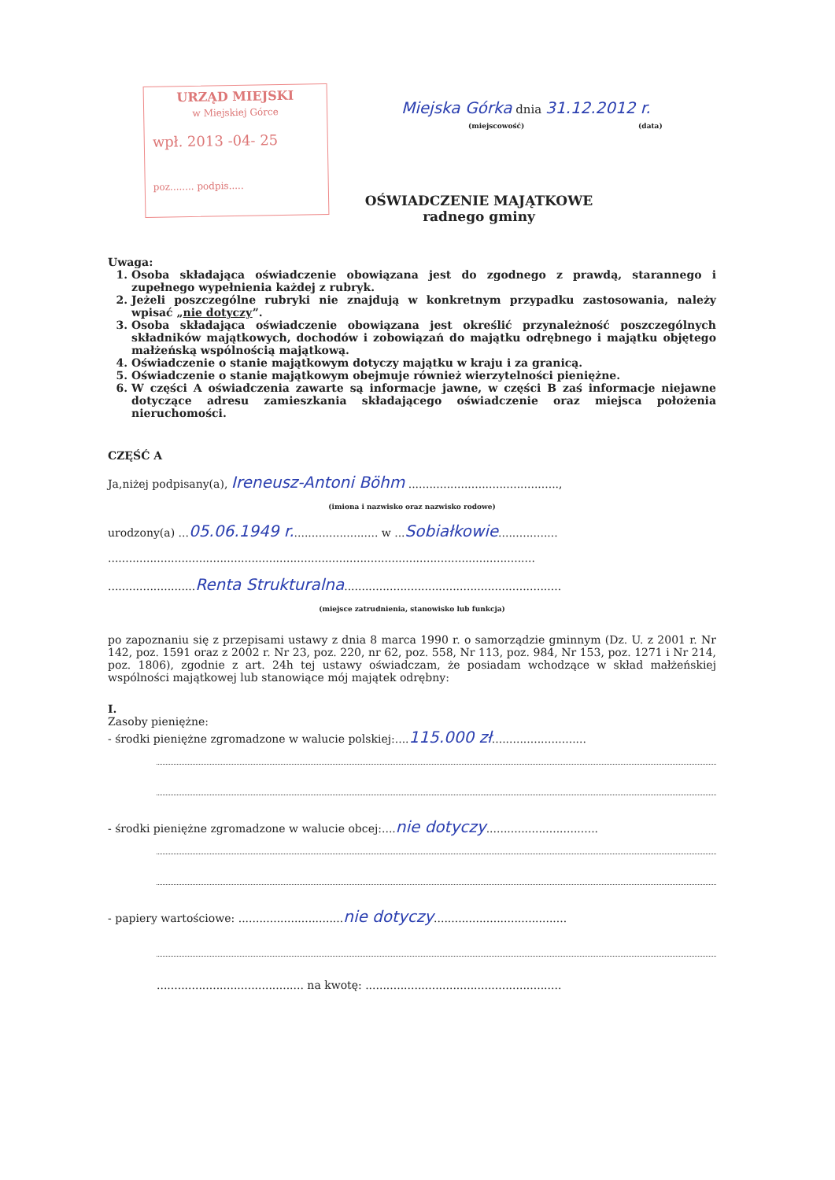URZĄD MIEJSKI
w Miejskiej Górce
wpł. 2013 -04- 25
poz........ podpis.....
Miejska Górka dnia 31.12.2012 r.
(miejscowość) (data)
OŚWIADCZENIE MAJĄTKOWE
radnego gminy
Uwaga:
1. Osoba składająca oświadczenie obowiązana jest do zgodnego z prawdą, starannego i zupełnego wypełnienia każdej z rubryk.
2. Jeżeli poszczególne rubryki nie znajdują w konkretnym przypadku zastosowania, należy wpisać „nie dotyczy”.
3. Osoba składająca oświadczenie obowiązana jest określić przynależność poszczególnych składników majątkowych, dochodów i zobowiązań do majątku odrębnego i majątku objętego małżeńską wspólnością majątkową.
4. Oświadczenie o stanie majątkowym dotyczy majątku w kraju i za granicą.
5. Oświadczenie o stanie majątkowym obejmuje również wierzytelności pieniężne.
6. W części A oświadczenia zawarte są informacje jawne, w części B zaś informacje niejawne dotyczące adresu zamieszkania składającego oświadczenie oraz miejsca położenia nieruchomości.
CZĘŚĆ A
Ja,niżej podpisany(a), Ireneusz-Antoni Böhm ...........................................,
(imiona i nazwisko oraz nazwisko rodowe)
urodzony(a) ...05.06.1949 r......................... w ...Sobiałkowie.................
..........................................................................................................................
.........................Renta Strukturalna..............................................................
(miejsce zatrudnienia, stanowisko lub funkcja)
po zapoznaniu się z przepisami ustawy z dnia 8 marca 1990 r. o samorządzie gminnym (Dz. U. z 2001 r. Nr 142, poz. 1591 oraz z 2002 r. Nr 23, poz. 220, nr 62, poz. 558, Nr 113, poz. 984, Nr 153, poz. 1271 i Nr 214, poz. 1806), zgodnie z art. 24h tej ustawy oświadczam, że posiadam wchodzące w skład małżeńskiej wspólności majątkowej lub stanowiące mój majątek odrębny:
I.
Zasoby pieniężne:
- środki pieniężne zgromadzone w walucie polskiej:....115.000 zł...........................
- środki pieniężne zgromadzone w walucie obcej:....nie dotyczy................................
- papiery wartościowe: ..............................nie dotyczy......................................
.......................................... na kwotę: ........................................................